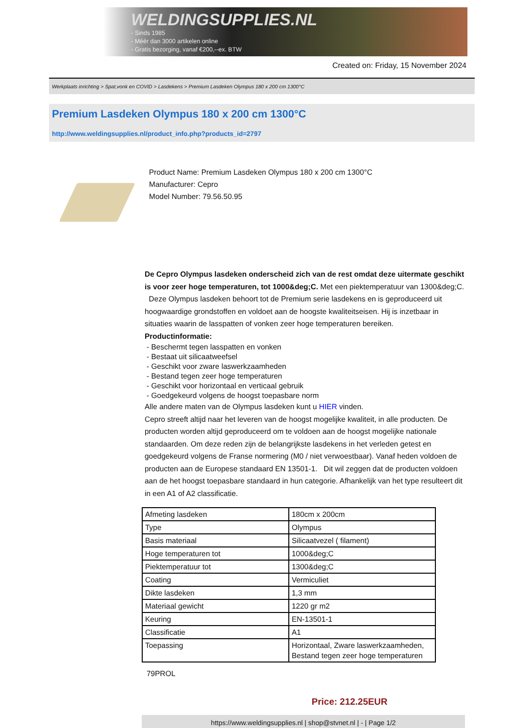WELDINGSUPPLIES.NL
- Sinds 1985
- Méér dan 3000 artikelen online
- Gratis bezorging, vanaf €200,--ex. BTW
Created on: Friday, 15 November 2024
Werkplaats inrichting > Spat,vonk en COVID > Lasdekens > Premium Lasdeken Olympus 180 x 200 cm 1300°C
Premium Lasdeken Olympus 180 x 200 cm 1300°C
http://www.weldingsupplies.nl/product_info.php?products_id=2797
Product Name: Premium Lasdeken Olympus 180 x 200 cm 1300°C
Manufacturer: Cepro
Model Number: 79.56.50.95
De Cepro Olympus lasdeken onderscheid zich van de rest omdat deze uitermate geschikt is voor zeer hoge temperaturen, tot 1000&deg;C. Met een piektemperatuur van 1300&deg;C. Deze Olympus lasdeken behoort tot de Premium serie lasdekens en is geproduceerd uit hoogwaardige grondstoffen en voldoet aan de hoogste kwaliteitseisen. Hij is inzetbaar in situaties waarin de lasspatten of vonken zeer hoge temperaturen bereiken.
Productinformatie:
- Beschermt tegen lasspatten en vonken
- Bestaat uit silicaatweefsel
- Geschikt voor zware laswerkzaamheden
- Bestand tegen zeer hoge temperaturen
- Geschikt voor horizontaal en verticaal gebruik
- Goedgekeurd volgens de hoogst toepasbare norm
Alle andere maten van de Olympus lasdeken kunt u HIER vinden.
Cepro streeft altijd naar het leveren van de hoogst mogelijke kwaliteit, in alle producten. De producten worden altijd geproduceerd om te voldoen aan de hoogst mogelijke nationale standaarden. Om deze reden zijn de belangrijkste lasdekens in het verleden getest en goedgekeurd volgens de Franse normering (M0 / niet verwoestbaar). Vanaf heden voldoen de producten aan de Europese standaard EN 13501-1. Dit wil zeggen dat de producten voldoen aan de het hoogst toepasbare standaard in hun categorie. Afhankelijk van het type resulteert dit in een A1 of A2 classificatie.
| Afmeting lasdeken | 180cm x 200cm |
| Type | Olympus |
| Basis materiaal | Silicaatvezel ( filament) |
| Hoge temperaturen tot | 1000&deg;C |
| Piektemperatuur tot | 1300&deg;C |
| Coating | Vermiculiet |
| Dikte lasdeken | 1,3 mm |
| Materiaal gewicht | 1220 gr m2 |
| Keuring | EN-13501-1 |
| Classificatie | A1 |
| Toepassing | Horizontaal, Zware laswerkzaamheden, Bestand tegen zeer hoge temperaturen |
79PROL
Price: 212.25EUR
https://www.weldingsupplies.nl | shop@stvnet.nl | - | Page 1/2